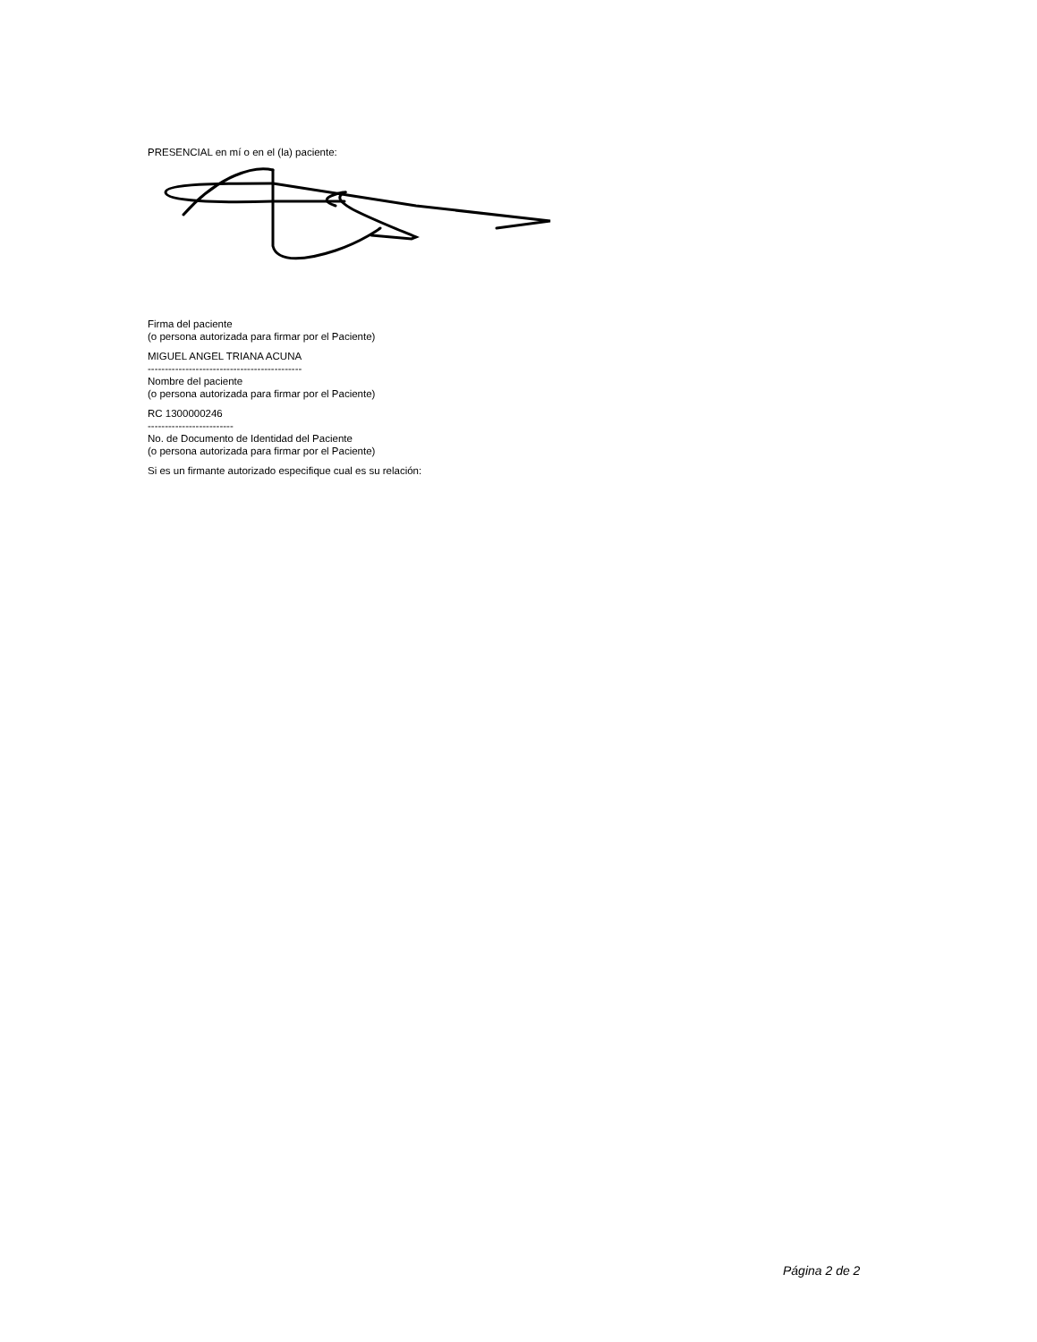PRESENCIAL en mí o en el (la) paciente:
Firma del paciente
(o persona autorizada para firmar por el Paciente)
MIGUEL ANGEL TRIANA ACUNA
---------------------------------------------
Nombre del paciente
(o persona autorizada para firmar por el Paciente)
RC 1300000246
-------------------------
No. de Documento de Identidad del Paciente
(o persona autorizada para firmar por el Paciente)
Si es un firmante autorizado especifique cual es su relación:
Página 2 de 2